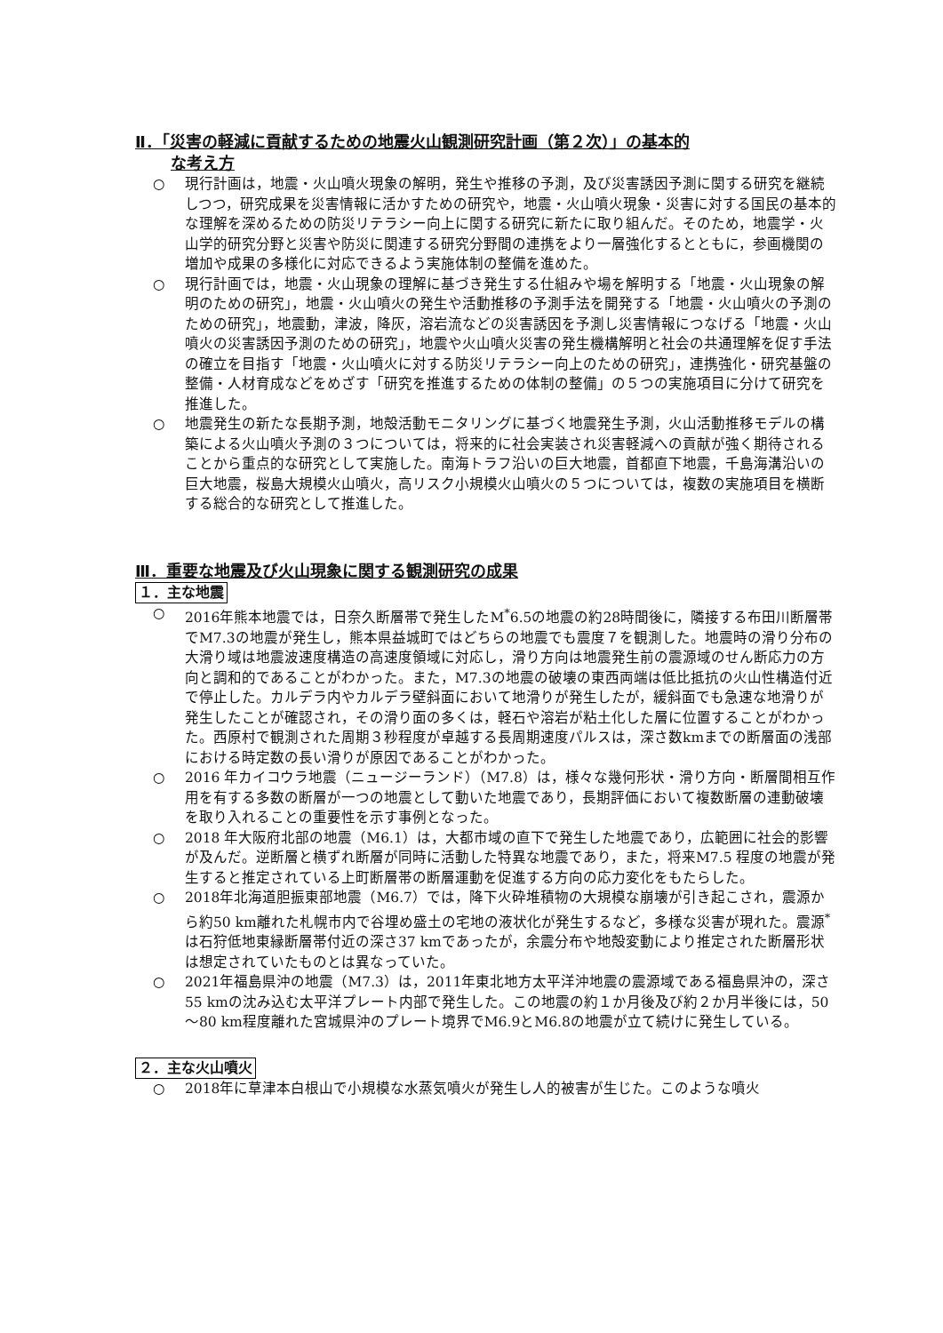Ⅱ．「災害の軽減に貢献するための地震火山観測研究計画（第２次）」の基本的
な考え方
○ 現行計画は，地震・火山噴火現象の解明，発生や推移の予測，及び災害誘因予測に関する研究を継続しつつ，研究成果を災害情報に活かすための研究や，地震・火山噴火現象・災害に対する国民の基本的な理解を深めるための防災リテラシー向上に関する研究に新たに取り組んだ。そのため，地震学・火山学的研究分野と災害や防災に関連する研究分野間の連携をより一層強化するとともに，参画機関の増加や成果の多様化に対応できるよう実施体制の整備を進めた。
○ 現行計画では，地震・火山現象の理解に基づき発生する仕組みや場を解明する「地震・火山現象の解明のための研究」，地震・火山噴火の発生や活動推移の予測手法を開発する「地震・火山噴火の予測のための研究」，地震動，津波，降灰，溶岩流などの災害誘因を予測し災害情報につなげる「地震・火山噴火の災害誘因予測のための研究」，地震や火山噴火災害の発生機構解明と社会の共通理解を促す手法の確立を目指す「地震・火山噴火に対する防災リテラシー向上のための研究」，連携強化・研究基盤の整備・人材育成などをめざす「研究を推進するための体制の整備」の５つの実施項目に分けて研究を推進した。
○ 地震発生の新たな長期予測，地殻活動モニタリングに基づく地震発生予測，火山活動推移モデルの構築による火山噴火予測の３つについては，将来的に社会実装され災害軽減への貢献が強く期待されることから重点的な研究として実施した。南海トラフ沿いの巨大地震，首都直下地震，千島海溝沿いの巨大地震，桜島大規模火山噴火，高リスク小規模火山噴火の５つについては，複数の実施項目を横断する総合的な研究として推進した。
Ⅲ．重要な地震及び火山現象に関する観測研究の成果
１．主な地震
○ 2016年熊本地震では，日奈久断層帯で発生したM<sup>*</sup>6.5の地震の約28時間後に，隣接する布田川断層帯でM7.3の地震が発生し，熊本県益城町ではどちらの地震でも震度７を観測した。地震時の滑り分布の大滑り域は地震波速度構造の高速度領域に対応し，滑り方向は地震発生前の震源域のせん断応力の方向と調和的であることがわかった。また，M7.3の地震の破壊の東西両端は低比抵抗の火山性構造付近で停止した。カルデラ内やカルデラ壁斜面において地滑りが発生したが，緩斜面でも急速な地滑りが発生したことが確認され，その滑り面の多くは，軽石や溶岩が粘土化した層に位置することがわかった。西原村で観測された周期３秒程度が卓越する長周期速度パルスは，深さ数kmまでの断層面の浅部における時定数の長い滑りが原因であることがわかった。
○ 2016 年カイコウラ地震（ニュージーランド）（M7.8）は，様々な幾何形状・滑り方向・断層間相互作用を有する多数の断層が一つの地震として動いた地震であり，長期評価において複数断層の連動破壊を取り入れることの重要性を示す事例となった。
○ 2018 年大阪府北部の地震（M6.1）は，大都市域の直下で発生した地震であり，広範囲に社会的影響が及んだ。逆断層と横ずれ断層が同時に活動した特異な地震であり，また，将来M7.5 程度の地震が発生すると推定されている上町断層帯の断層運動を促進する方向の応力変化をもたらした。
○ 2018年北海道胆振東部地震（M6.7）では，降下火砕堆積物の大規模な崩壊が引き起こされ，震源から約50 km離れた札幌市内で谷埋め盛土の宅地の液状化が発生するなど，多様な災害が現れた。震源<sup>*</sup>は石狩低地東縁断層帯付近の深さ37 kmであったが，余震分布や地殻変動により推定された断層形状は想定されていたものとは異なっていた。
○ 2021年福島県沖の地震（M7.3）は，2011年東北地方太平洋沖地震の震源域である福島県沖の，深さ55 kmの沈み込む太平洋プレート内部で発生した。この地震の約１か月後及び約２か月半後には，50～80 km程度離れた宮城県沖のプレート境界でM6.9とM6.8の地震が立て続けに発生している。
２．主な火山噴火
○ 2018年に草津本白根山で小規模な水蒸気噴火が発生し人的被害が生じた。このような噴火